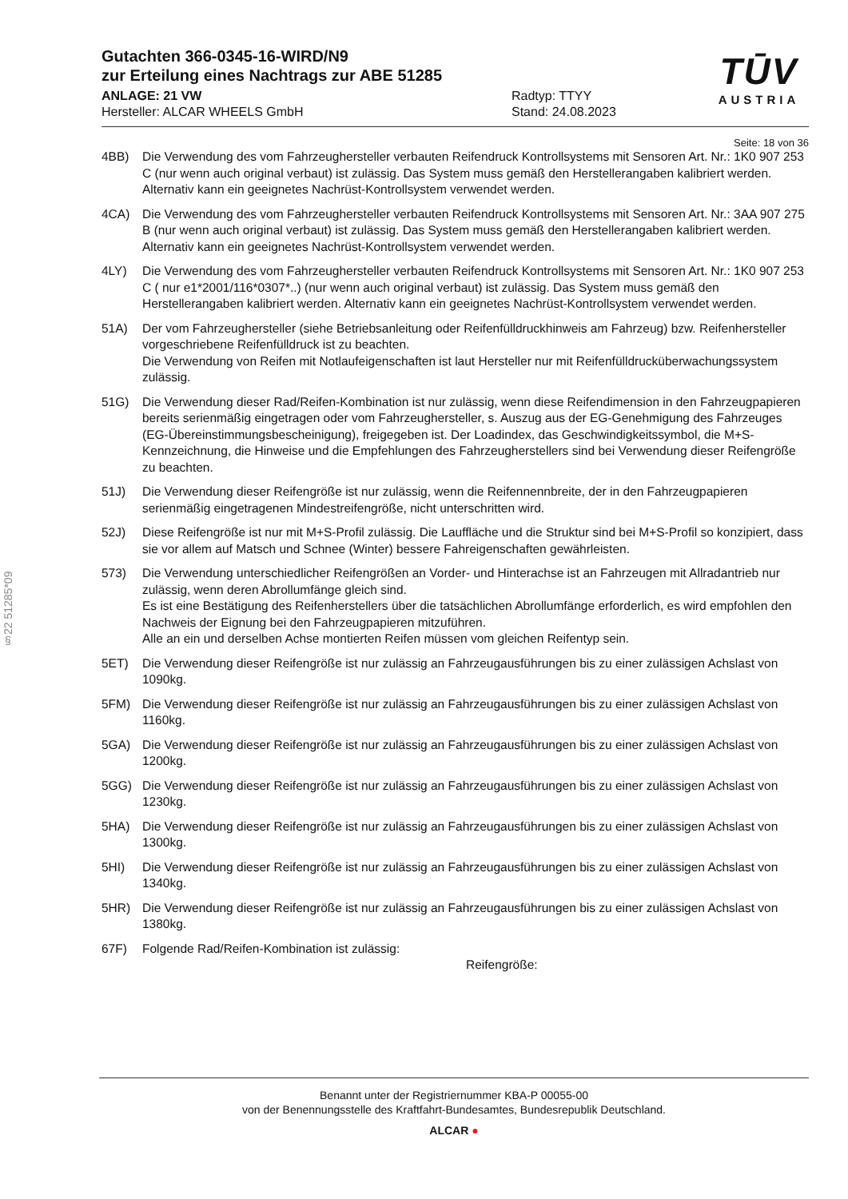§22 51285*09
TŪV
AUSTRIA
Gutachten 366-0345-16-WIRD/N9
zur Erteilung eines Nachtrags zur ABE 51285
ANLAGE: 21 VW
Hersteller: ALCAR WHEELS GmbH
Radtyp: TTYY
Stand: 24.08.2023
Seite: 18 von 36
4BB) Die Verwendung des vom Fahrzeughersteller verbauten Reifendruck Kontrollsystems mit Sensoren Art. Nr.: 1K0 907 253 C (nur wenn auch original verbaut) ist zulässig. Das System muss gemäß den Herstellerangaben kalibriert werden. Alternativ kann ein geeignetes Nachrüst-Kontrollsystem verwendet werden.
4CA) Die Verwendung des vom Fahrzeughersteller verbauten Reifendruck Kontrollsystems mit Sensoren Art. Nr.: 3AA 907 275 B (nur wenn auch original verbaut) ist zulässig. Das System muss gemäß den Herstellerangaben kalibriert werden. Alternativ kann ein geeignetes Nachrüst-Kontrollsystem verwendet werden.
4LY) Die Verwendung des vom Fahrzeughersteller verbauten Reifendruck Kontrollsystems mit Sensoren Art. Nr.: 1K0 907 253 C ( nur e1*2001/116*0307*..) (nur wenn auch original verbaut) ist zulässig. Das System muss gemäß den Herstellerangaben kalibriert werden. Alternativ kann ein geeignetes Nachrüst-Kontrollsystem verwendet werden.
51A) Der vom Fahrzeughersteller (siehe Betriebsanleitung oder Reifenfülldruckhinweis am Fahrzeug) bzw. Reifenhersteller vorgeschriebene Reifenfülldruck ist zu beachten.
Die Verwendung von Reifen mit Notlaufeigenschaften ist laut Hersteller nur mit Reifenfülldrucküberwachungssystem zulässig.
51G) Die Verwendung dieser Rad/Reifen-Kombination ist nur zulässig, wenn diese Reifendimension in den Fahrzeugpapieren bereits serienmäßig eingetragen oder vom Fahrzeughersteller, s. Auszug aus der EG-Genehmigung des Fahrzeuges (EG-Übereinstimmungsbescheinigung), freigegeben ist. Der Loadindex, das Geschwindigkeitssymbol, die M+S-Kennzeichnung, die Hinweise und die Empfehlungen des Fahrzeugherstellers sind bei Verwendung dieser Reifengröße zu beachten.
51J) Die Verwendung dieser Reifengröße ist nur zulässig, wenn die Reifennennbreite, der in den Fahrzeugpapieren serienmäßig eingetragenen Mindestreifengröße, nicht unterschritten wird.
52J) Diese Reifengröße ist nur mit M+S-Profil zulässig. Die Lauffläche und die Struktur sind bei M+S-Profil so konzipiert, dass sie vor allem auf Matsch und Schnee (Winter) bessere Fahreigenschaften gewährleisten.
573) Die Verwendung unterschiedlicher Reifengrößen an Vorder- und Hinterachse ist an Fahrzeugen mit Allradantrieb nur zulässig, wenn deren Abrollumfänge gleich sind.
Es ist eine Bestätigung des Reifenherstellers über die tatsächlichen Abrollumfänge erforderlich, es wird empfohlen den Nachweis der Eignung bei den Fahrzeugpapieren mitzuführen.
Alle an ein und derselben Achse montierten Reifen müssen vom gleichen Reifentyp sein.
5ET) Die Verwendung dieser Reifengröße ist nur zulässig an Fahrzeugausführungen bis zu einer zulässigen Achslast von 1090kg.
5FM) Die Verwendung dieser Reifengröße ist nur zulässig an Fahrzeugausführungen bis zu einer zulässigen Achslast von 1160kg.
5GA) Die Verwendung dieser Reifengröße ist nur zulässig an Fahrzeugausführungen bis zu einer zulässigen Achslast von 1200kg.
5GG) Die Verwendung dieser Reifengröße ist nur zulässig an Fahrzeugausführungen bis zu einer zulässigen Achslast von 1230kg.
5HA) Die Verwendung dieser Reifengröße ist nur zulässig an Fahrzeugausführungen bis zu einer zulässigen Achslast von 1300kg.
5HI) Die Verwendung dieser Reifengröße ist nur zulässig an Fahrzeugausführungen bis zu einer zulässigen Achslast von 1340kg.
5HR) Die Verwendung dieser Reifengröße ist nur zulässig an Fahrzeugausführungen bis zu einer zulässigen Achslast von 1380kg.
67F) Folgende Rad/Reifen-Kombination ist zulässig:
Reifengröße:
Benannt unter der Registriernummer KBA-P 00055-00
von der Benennungsstelle des Kraftfahrt-Bundesamtes, Bundesrepublik Deutschland.
ALCAR ●